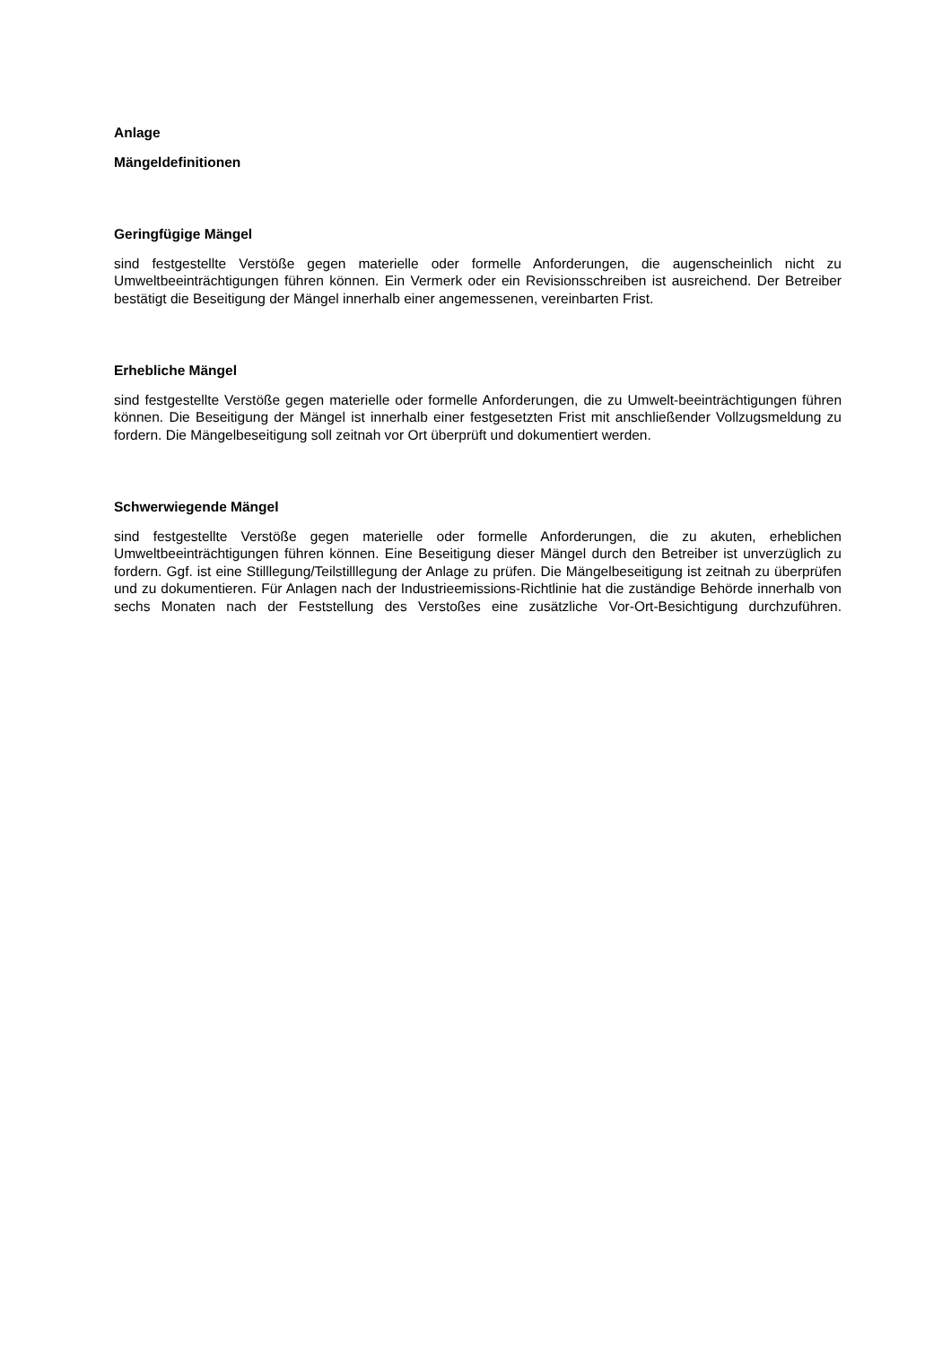Anlage
Mängeldefinitionen
Geringfügige Mängel
sind festgestellte Verstöße gegen materielle oder formelle Anforderungen, die augenscheinlich nicht zu Umweltbeeinträchtigungen führen können. Ein Vermerk oder ein Revisionsschreiben ist ausreichend. Der Betreiber bestätigt die Beseitigung der Mängel innerhalb einer angemessenen, vereinbarten Frist.
Erhebliche Mängel
sind festgestellte Verstöße gegen materielle oder formelle Anforderungen, die zu Umwelt-beeinträchtigungen führen können. Die Beseitigung der Mängel ist innerhalb einer festgesetzten Frist mit anschließender Vollzugsmeldung zu fordern. Die Mängelbeseitigung soll zeitnah vor Ort überprüft und dokumentiert werden.
Schwerwiegende Mängel
sind festgestellte Verstöße gegen materielle oder formelle Anforderungen, die zu akuten, erheblichen Umweltbeeinträchtigungen führen können. Eine Beseitigung dieser Mängel durch den Betreiber ist unverzüglich zu fordern. Ggf. ist eine Stilllegung/Teilstilllegung der Anlage zu prüfen. Die Mängelbeseitigung ist zeitnah zu überprüfen und zu dokumentieren. Für Anlagen nach der Industrieemissions-Richtlinie hat die zuständige Behörde innerhalb von sechs Monaten nach der Feststellung des Verstoßes eine zusätzliche Vor-Ort-Besichtigung durchzuführen.